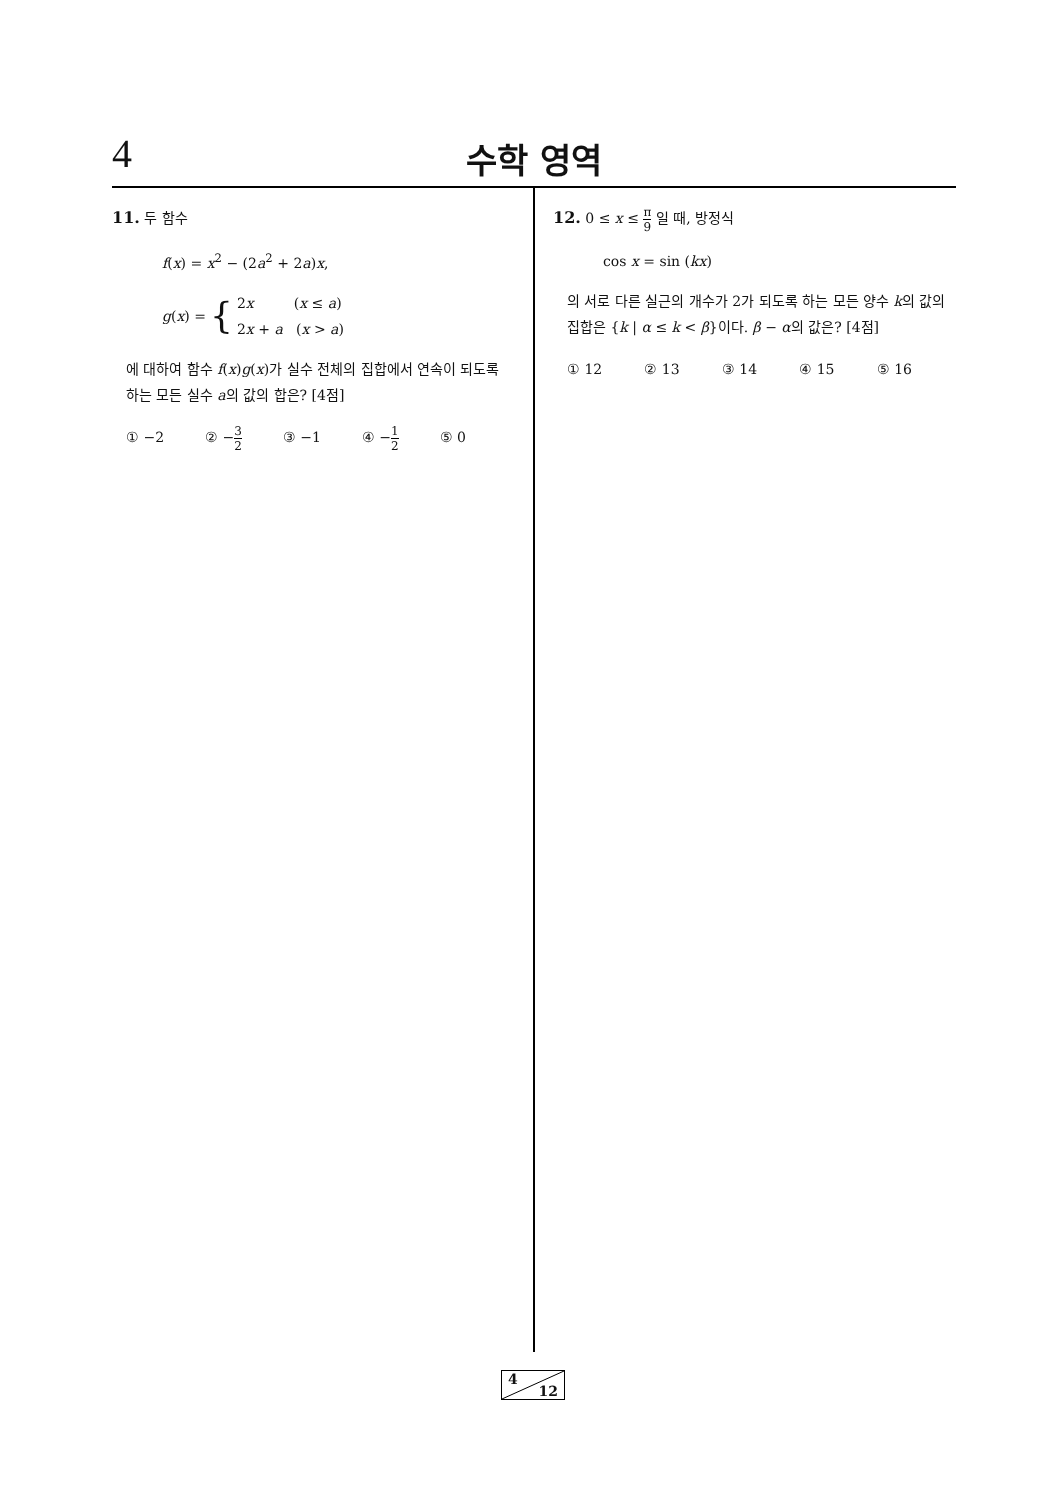4 수학 영역
11. 두 함수
f(x) = x<sup>2</sup> − (2a<sup>2</sup> + 2a)x,
g(x) = { 2x (x ≤ a)
2x + a (x > a)
에 대하여 함수 f(x)g(x)가 실수 전체의 집합에서 연속이 되도록 하는 모든 실수 a의 값의 합은? [4점]
① −2 ② −3 2 ③ −1 ④ −1 2 ⑤ 0
12. 0 ≤ x ≤ π 9 일 때, 방정식
cos x = sin (kx)
의 서로 다른 실근의 개수가 2가 되도록 하는 모든 양수 k의 값의 집합은 {k | α ≤ k < β}이다. β − α의 값은? [4점]
① 12 ② 13 ③ 14 ④ 15 ⑤ 16
4
12